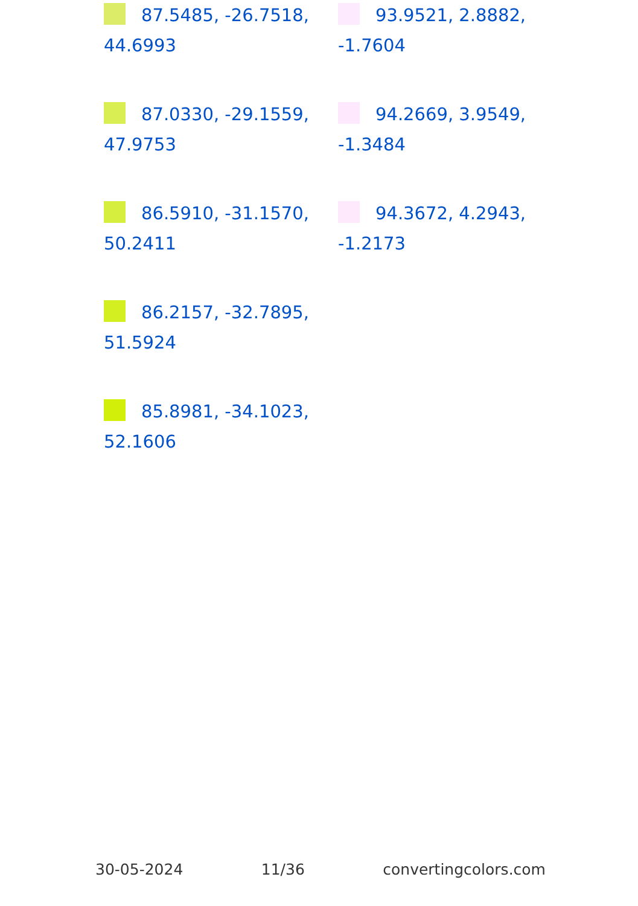87.5485, -26.7518, 44.6993
93.9521, 2.8882, -1.7604
87.0330, -29.1559, 47.9753
94.2669, 3.9549, -1.3484
86.5910, -31.1570, 50.2411
94.3672, 4.2943, -1.2173
86.2157, -32.7895, 51.5924
85.8981, -34.1023, 52.1606
30-05-2024 11/36 convertingcolors.com